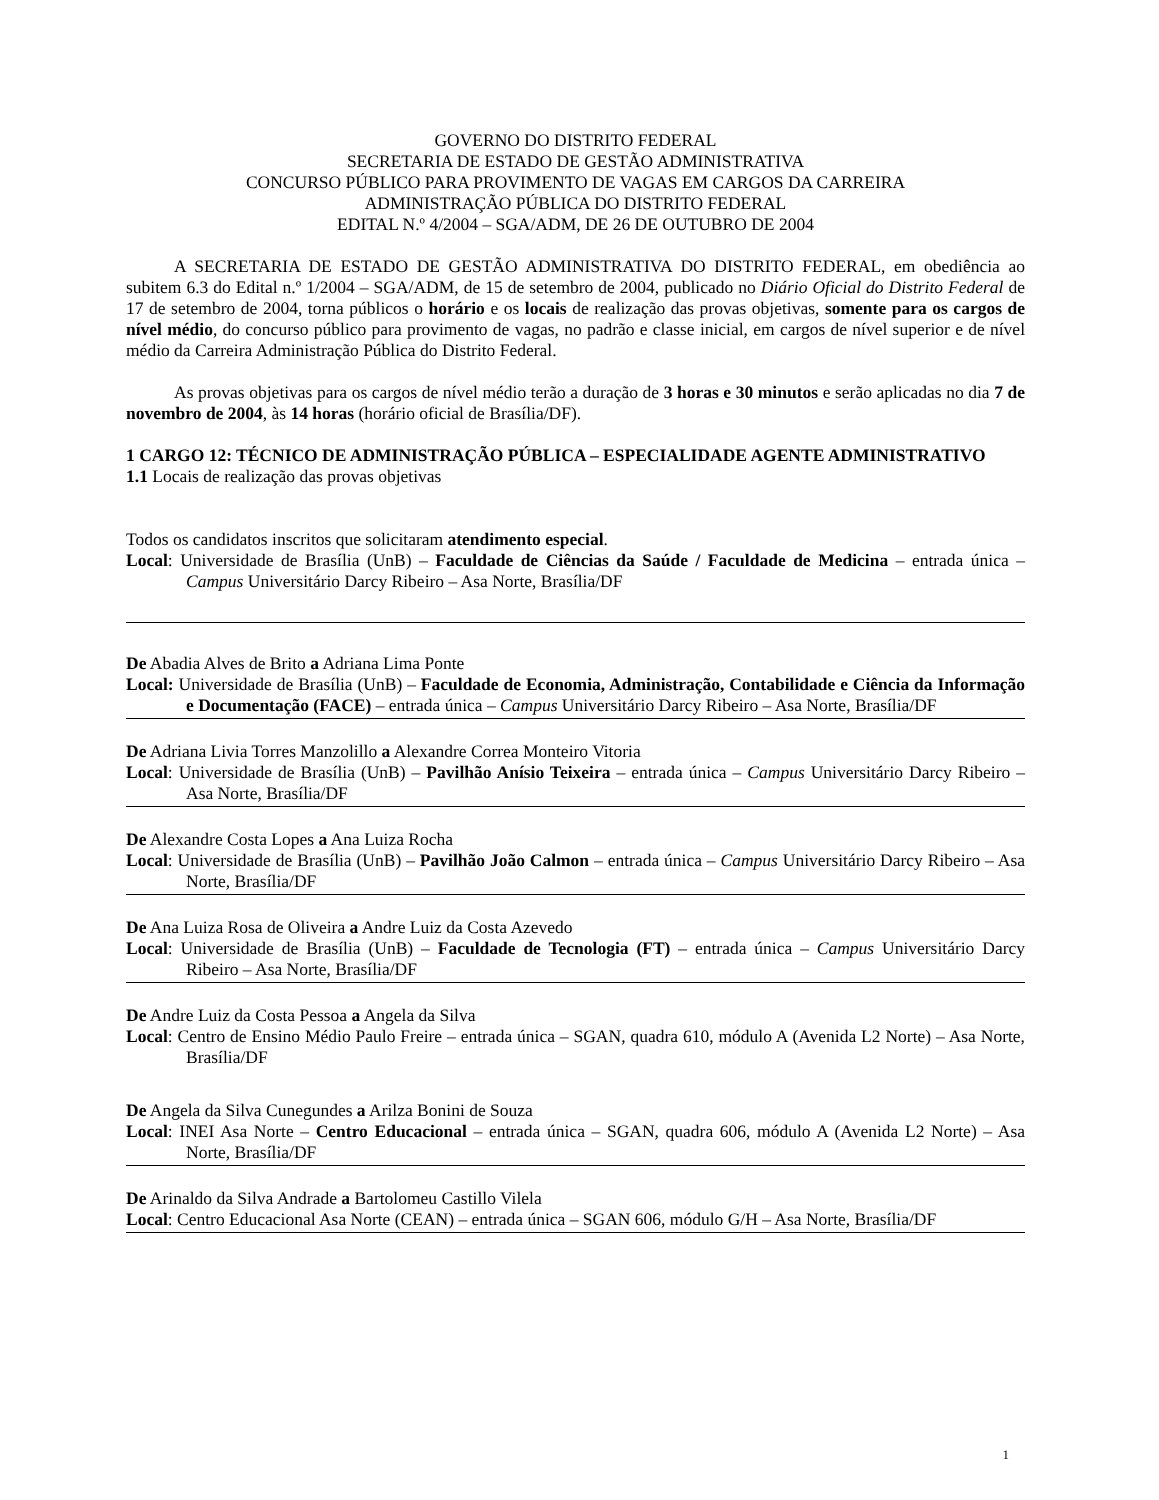GOVERNO DO DISTRITO FEDERAL
SECRETARIA DE ESTADO DE GESTÃO ADMINISTRATIVA
CONCURSO PÚBLICO PARA PROVIMENTO DE VAGAS EM CARGOS DA CARREIRA
ADMINISTRAÇÃO PÚBLICA DO DISTRITO FEDERAL
EDITAL N.º 4/2004 – SGA/ADM, DE 26 DE OUTUBRO DE 2004
A SECRETARIA DE ESTADO DE GESTÃO ADMINISTRATIVA DO DISTRITO FEDERAL, em obediência ao subitem 6.3 do Edital n.º 1/2004 – SGA/ADM, de 15 de setembro de 2004, publicado no Diário Oficial do Distrito Federal de 17 de setembro de 2004, torna públicos o horário e os locais de realização das provas objetivas, somente para os cargos de nível médio, do concurso público para provimento de vagas, no padrão e classe inicial, em cargos de nível superior e de nível médio da Carreira Administração Pública do Distrito Federal.
As provas objetivas para os cargos de nível médio terão a duração de 3 horas e 30 minutos e serão aplicadas no dia 7 de novembro de 2004, às 14 horas (horário oficial de Brasília/DF).
1 CARGO 12: TÉCNICO DE ADMINISTRAÇÃO PÚBLICA – ESPECIALIDADE AGENTE ADMINISTRATIVO
1.1 Locais de realização das provas objetivas
Todos os candidatos inscritos que solicitaram atendimento especial.
Local: Universidade de Brasília (UnB) – Faculdade de Ciências da Saúde / Faculdade de Medicina – entrada única – Campus Universitário Darcy Ribeiro – Asa Norte, Brasília/DF
De Abadia Alves de Brito a Adriana Lima Ponte
Local: Universidade de Brasília (UnB) – Faculdade de Economia, Administração, Contabilidade e Ciência da Informação e Documentação (FACE) – entrada única – Campus Universitário Darcy Ribeiro – Asa Norte, Brasília/DF
De Adriana Livia Torres Manzolillo a Alexandre Correa Monteiro Vitoria
Local: Universidade de Brasília (UnB) – Pavilhão Anísio Teixeira – entrada única – Campus Universitário Darcy Ribeiro – Asa Norte, Brasília/DF
De Alexandre Costa Lopes a Ana Luiza Rocha
Local: Universidade de Brasília (UnB) – Pavilhão João Calmon – entrada única – Campus Universitário Darcy Ribeiro – Asa Norte, Brasília/DF
De Ana Luiza Rosa de Oliveira a Andre Luiz da Costa Azevedo
Local: Universidade de Brasília (UnB) – Faculdade de Tecnologia (FT) – entrada única – Campus Universitário Darcy Ribeiro – Asa Norte, Brasília/DF
De Andre Luiz da Costa Pessoa a Angela da Silva
Local: Centro de Ensino Médio Paulo Freire – entrada única – SGAN, quadra 610, módulo A (Avenida L2 Norte) – Asa Norte, Brasília/DF
De Angela da Silva Cunegundes a Arilza Bonini de Souza
Local: INEI Asa Norte – Centro Educacional – entrada única – SGAN, quadra 606, módulo A (Avenida L2 Norte) – Asa Norte, Brasília/DF
De Arinaldo da Silva Andrade a Bartolomeu Castillo Vilela
Local: Centro Educacional Asa Norte (CEAN) – entrada única – SGAN 606, módulo G/H – Asa Norte, Brasília/DF
1